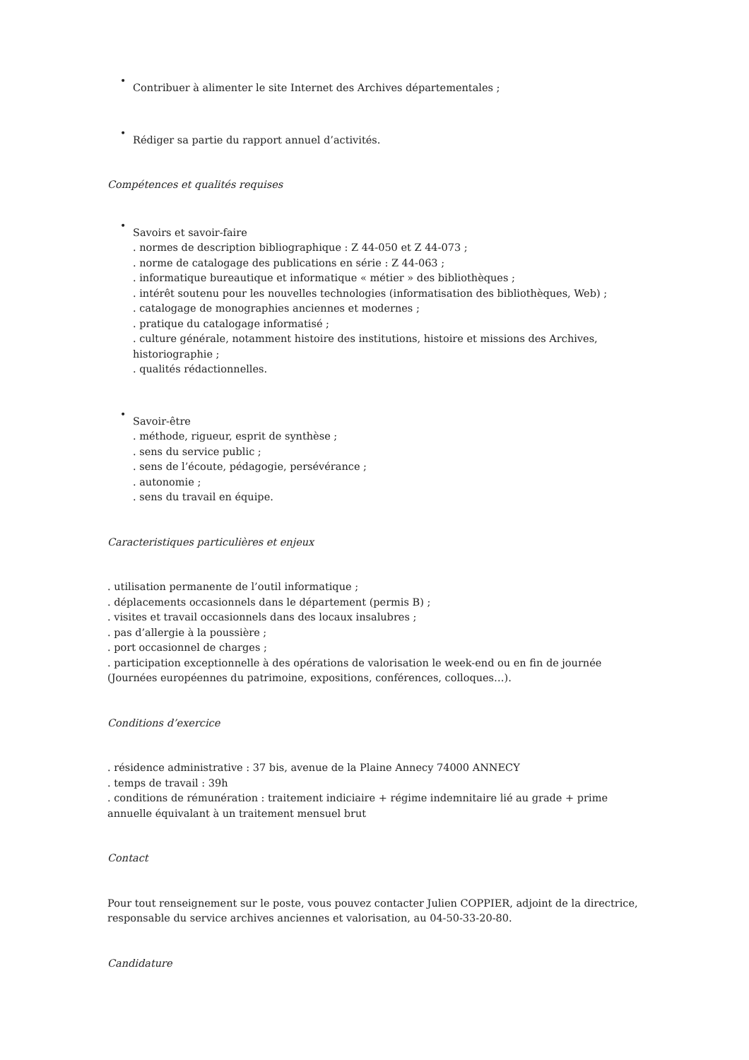•
Contribuer à alimenter le site Internet des Archives départementales ;
•
Rédiger sa partie du rapport annuel d’activités.
Compétences et qualités requises
•
Savoirs et savoir-faire
. normes de description bibliographique : Z 44-050 et Z 44-073 ;
. norme de catalogage des publications en série : Z 44-063 ;
. informatique bureautique et informatique « métier » des bibliothèques ;
. intérêt soutenu pour les nouvelles technologies (informatisation des bibliothèques, Web) ;
. catalogage de monographies anciennes et modernes ;
. pratique du catalogage informatisé ;
. culture générale, notamment histoire des institutions, histoire et missions des Archives, historiographie ;
. qualités rédactionnelles.
•
Savoir-être
. méthode, rigueur, esprit de synthèse ;
. sens du service public ;
. sens de l’écoute, pédagogie, persévérance ;
. autonomie ;
. sens du travail en équipe.
Caracteristiques particulières et enjeux
. utilisation permanente de l’outil informatique ;
. déplacements occasionnels dans le département (permis B) ;
. visites et travail occasionnels dans des locaux insalubres ;
. pas d’allergie à la poussière ;
. port occasionnel de charges ;
. participation exceptionnelle à des opérations de valorisation le week-end ou en fin de journée (Journées européennes du patrimoine, expositions, conférences, colloques…).
Conditions d’exercice
. résidence administrative : 37 bis, avenue de la Plaine Annecy 74000 ANNECY
. temps de travail : 39h
. conditions de rémunération : traitement indiciaire + régime indemnitaire lié au grade + prime annuelle équivalant à un traitement mensuel brut
Contact
Pour tout renseignement sur le poste, vous pouvez contacter Julien COPPIER, adjoint de la directrice, responsable du service archives anciennes et valorisation, au 04-50-33-20-80.
Candidature